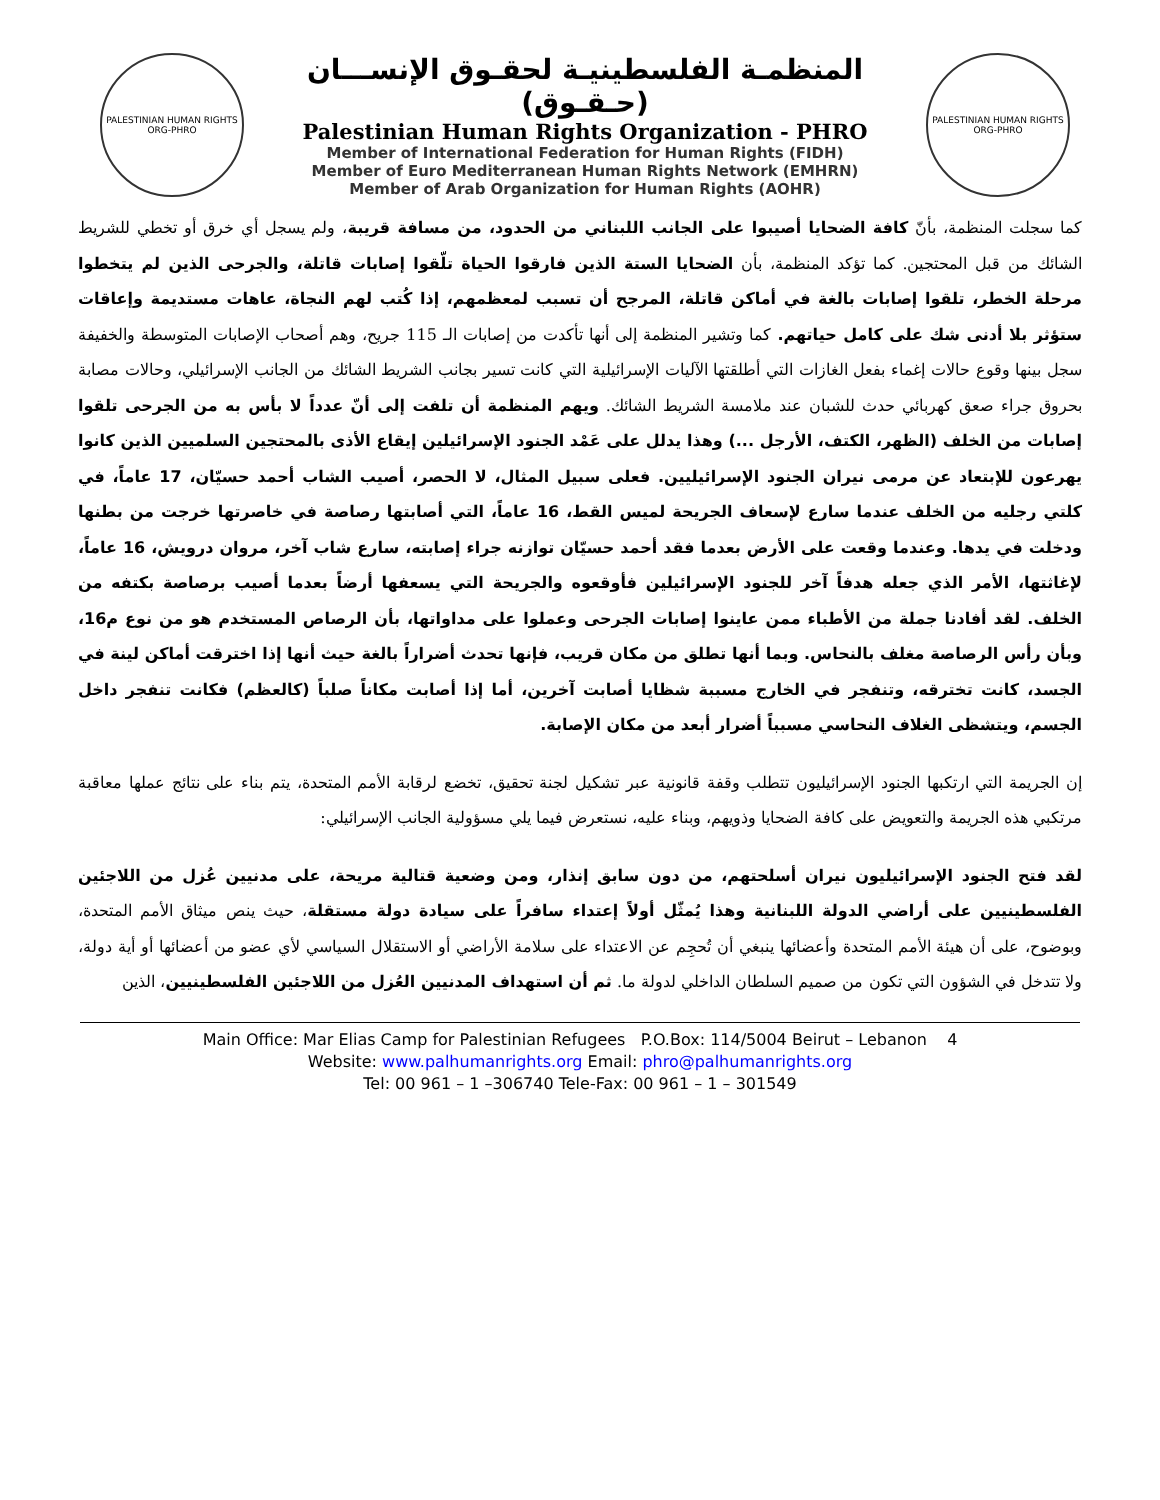PALESTINIAN HUMAN RIGHTS ORG-PHRO
المنظمـة الفلسطينيـة لحقـوق الإنســـان (حـقـوق)
Palestinian Human Rights Organization - PHRO
Member of International Federation for Human Rights (FIDH)
Member of Euro Mediterranean Human Rights Network (EMHRN)
Member of Arab Organization for Human Rights (AOHR)
PALESTINIAN HUMAN RIGHTS ORG-PHRO
كما سجلت المنظمة، بأنّ كافة الضحايا أصيبوا على الجانب اللبناني من الحدود، من مسافة قريبة، ولم يسجل أي خرق أو تخطي للشريط الشائك من قبل المحتجين. كما تؤكد المنظمة، بأن الضحايا الستة الذين فارقوا الحياة تلّقوا إصابات قاتلة، والجرحى الذين لم يتخطوا مرحلة الخطر، تلقوا إصابات بالغة في أماكن قاتلة، المرجح أن تسبب لمعظمهم، إذا كُتب لهم النجاة، عاهات مستديمة وإعاقات ستؤثر بلا أدنى شك على كامل حياتهم. كما وتشير المنظمة إلى أنها تأكدت من إصابات الـ 115 جريح، وهم أصحاب الإصابات المتوسطة والخفيفة سجل بينها وقوع حالات إغماء بفعل الغازات التي أطلقتها الآليات الإسرائيلية التي كانت تسير بجانب الشريط الشائك من الجانب الإسرائيلي، وحالات مصابة بحروق جراء صعق كهربائي حدث للشبان عند ملامسة الشريط الشائك. ويهم المنظمة أن تلفت إلى أنّ عدداً لا بأس به من الجرحى تلقوا إصابات من الخلف (الظهر، الكتف، الأرجل ...) وهذا يدلل على عَمْد الجنود الإسرائيلين إيقاع الأذى بالمحتجين السلميين الذين كانوا يهرعون للإبتعاد عن مرمى نيران الجنود الإسرائيليين. فعلى سبيل المثال، لا الحصر، أصيب الشاب أحمد حسيّان، 17 عاماً، في كلتي رجليه من الخلف عندما سارع لإسعاف الجريحة لميس القط، 16 عاماً، التي أصابتها رصاصة في خاصرتها خرجت من بطنها ودخلت في يدها. وعندما وقعت على الأرض بعدما فقد أحمد حسيّان توازنه جراء إصابته، سارع شاب آخر، مروان درويش، 16 عاماً، لإغاثتها، الأمر الذي جعله هدفاً آخر للجنود الإسرائيلين فأوقعوه والجريحة التي يسعفها أرضاً بعدما أصيب برصاصة بكتفه من الخلف. لقد أفادنا جملة من الأطباء ممن عاينوا إصابات الجرحى وعملوا على مداواتها، بأن الرصاص المستخدم هو من نوع م16، وبأن رأس الرصاصة مغلف بالنحاس. وبما أنها تطلق من مكان قريب، فإنها تحدث أضراراً بالغة حيث أنها إذا اخترقت أماكن لينة في الجسد، كانت تخترقه، وتنفجر في الخارج مسببة شظايا أصابت آخرين، أما إذا أصابت مكاناً صلباً (كالعظم) فكانت تنفجر داخل الجسم، ويتشظى الغلاف النحاسي مسبباً أضرار أبعد من مكان الإصابة.
إن الجريمة التي ارتكبها الجنود الإسرائيليون تتطلب وقفة قانونية عبر تشكيل لجنة تحقيق، تخضع لرقابة الأمم المتحدة، يتم بناء على نتائج عملها معاقبة مرتكبي هذه الجريمة والتعويض على كافة الضحايا وذويهم، وبناء عليه، نستعرض فيما يلي مسؤولية الجانب الإسرائيلي:
لقد فتح الجنود الإسرائيليون نيران أسلحتهم، من دون سابق إنذار، ومن وضعية قتالية مريحة، على مدنيين عُزل من اللاجئين الفلسطينيين على أراضي الدولة اللبنانية وهذا يُمثّل أولاً إعتداء سافراً على سيادة دولة مستقلة، حيث ينص ميثاق الأمم المتحدة، وبوضوح، على أن هيئة الأمم المتحدة وأعضائها ينبغي أن تُحجِم عن الاعتداء على سلامة الأراضي أو الاستقلال السياسي لأي عضو من أعضائها أو أية دولة، ولا تتدخل في الشؤون التي تكون من صميم السلطان الداخلي لدولة ما. ثم أن استهداف المدنيين العُزل من اللاجئين الفلسطينيين، الذين
Main Office: Mar Elias Camp for Palestinian Refugees P.O.Box: 114/5004 Beirut – Lebanon 4
Website: www.palhumanrights.org Email: phro@palhumanrights.org
Tel: 00 961 – 1 –306740 Tele-Fax: 00 961 – 1 – 301549